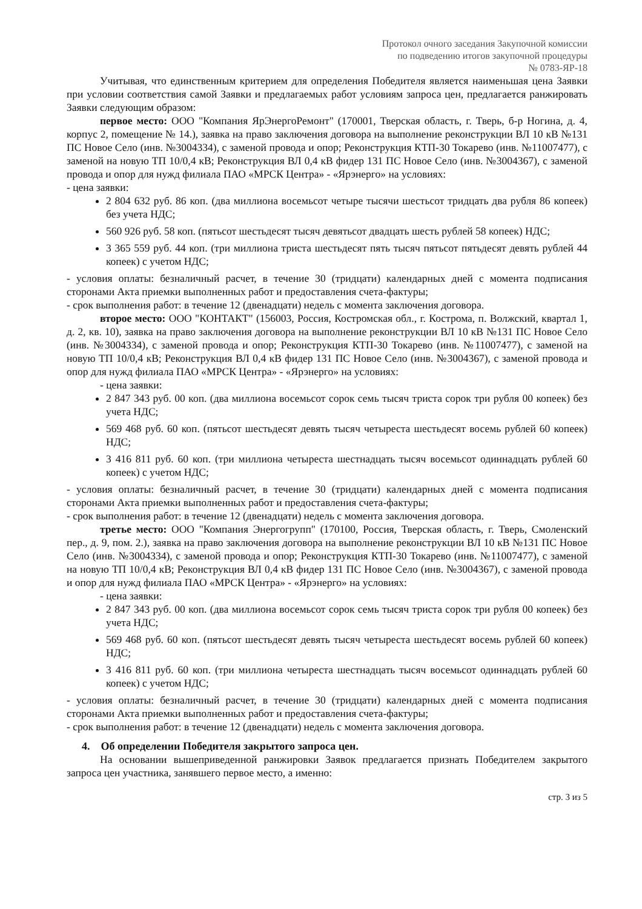Протокол очного заседания Закупочной комиссии
по подведению итогов закупочной процедуры
№ 0783-ЯР-18
Учитывая, что единственным критерием для определения Победителя является наименьшая цена Заявки при условии соответствия самой Заявки и предлагаемых работ условиям запроса цен, предлагается ранжировать Заявки следующим образом:
первое место: ООО "Компания ЯрЭнергоРемонт" (170001, Тверская область, г. Тверь, б-р Ногина, д. 4, корпус 2, помещение № 14.), заявка на право заключения договора на выполнение реконструкции ВЛ 10 кВ №131 ПС Новое Село (инв. №3004334), с заменой провода и опор; Реконструкция КТП-30 Токарево (инв. №11007477), с заменой на новую ТП 10/0,4 кВ; Реконструкция ВЛ 0,4 кВ фидер 131 ПС Новое Село (инв. №3004367), с заменой провода и опор для нужд филиала ПАО «МРСК Центра» - «Ярэнерго» на условиях:
- цена заявки:
2 804 632 руб. 86 коп. (два миллиона восемьсот четыре тысячи шестьсот тридцать два рубля 86 копеек) без учета НДС;
560 926 руб. 58 коп. (пятьсот шестьдесят тысяч девятьсот двадцать шесть рублей 58 копеек) НДС;
3 365 559 руб. 44 коп. (три миллиона триста шестьдесят пять тысяч пятьсот пятьдесят девять рублей 44 копеек) с учетом НДС;
- условия оплаты: безналичный расчет, в течение 30 (тридцати) календарных дней с момента подписания сторонами Акта приемки выполненных работ и предоставления счета-фактуры;
- срок выполнения работ: в течение 12 (двенадцати) недель с момента заключения договора.
второе место: ООО "КОНТАКТ" (156003, Россия, Костромская обл., г. Кострома, п. Волжский, квартал 1, д. 2, кв. 10), заявка на право заключения договора на выполнение реконструкции ВЛ 10 кВ №131 ПС Новое Село (инв. №3004334), с заменой провода и опор; Реконструкция КТП-30 Токарево (инв. №11007477), с заменой на новую ТП 10/0,4 кВ; Реконструкция ВЛ 0,4 кВ фидер 131 ПС Новое Село (инв. №3004367), с заменой провода и опор для нужд филиала ПАО «МРСК Центра» - «Ярэнерго» на условиях:
- цена заявки:
2 847 343 руб. 00 коп. (два миллиона восемьсот сорок семь тысяч триста сорок три рубля 00 копеек) без учета НДС;
569 468 руб. 60 коп. (пятьсот шестьдесят девять тысяч четыреста шестьдесят восемь рублей 60 копеек) НДС;
3 416 811 руб. 60 коп. (три миллиона четыреста шестнадцать тысяч восемьсот одиннадцать рублей 60 копеек) с учетом НДС;
- условия оплаты: безналичный расчет, в течение 30 (тридцати) календарных дней с момента подписания сторонами Акта приемки выполненных работ и предоставления счета-фактуры;
- срок выполнения работ: в течение 12 (двенадцати) недель с момента заключения договора.
третье место: ООО "Компания Энергогрупп" (170100, Россия, Тверская область, г. Тверь, Смоленский пер., д. 9, пом. 2.), заявка на право заключения договора на выполнение реконструкции ВЛ 10 кВ №131 ПС Новое Село (инв. №3004334), с заменой провода и опор; Реконструкция КТП-30 Токарево (инв. №11007477), с заменой на новую ТП 10/0,4 кВ; Реконструкция ВЛ 0,4 кВ фидер 131 ПС Новое Село (инв. №3004367), с заменой провода и опор для нужд филиала ПАО «МРСК Центра» - «Ярэнерго» на условиях:
- цена заявки:
2 847 343 руб. 00 коп. (два миллиона восемьсот сорок семь тысяч триста сорок три рубля 00 копеек) без учета НДС;
569 468 руб. 60 коп. (пятьсот шестьдесят девять тысяч четыреста шестьдесят восемь рублей 60 копеек) НДС;
3 416 811 руб. 60 коп. (три миллиона четыреста шестнадцать тысяч восемьсот одиннадцать рублей 60 копеек) с учетом НДС;
- условия оплаты: безналичный расчет, в течение 30 (тридцати) календарных дней с момента подписания сторонами Акта приемки выполненных работ и предоставления счета-фактуры;
- срок выполнения работ: в течение 12 (двенадцати) недель с момента заключения договора.
4. Об определении Победителя закрытого запроса цен.
На основании вышеприведенной ранжировки Заявок предлагается признать Победителем закрытого запроса цен участника, занявшего первое место, а именно:
стр. 3 из 5